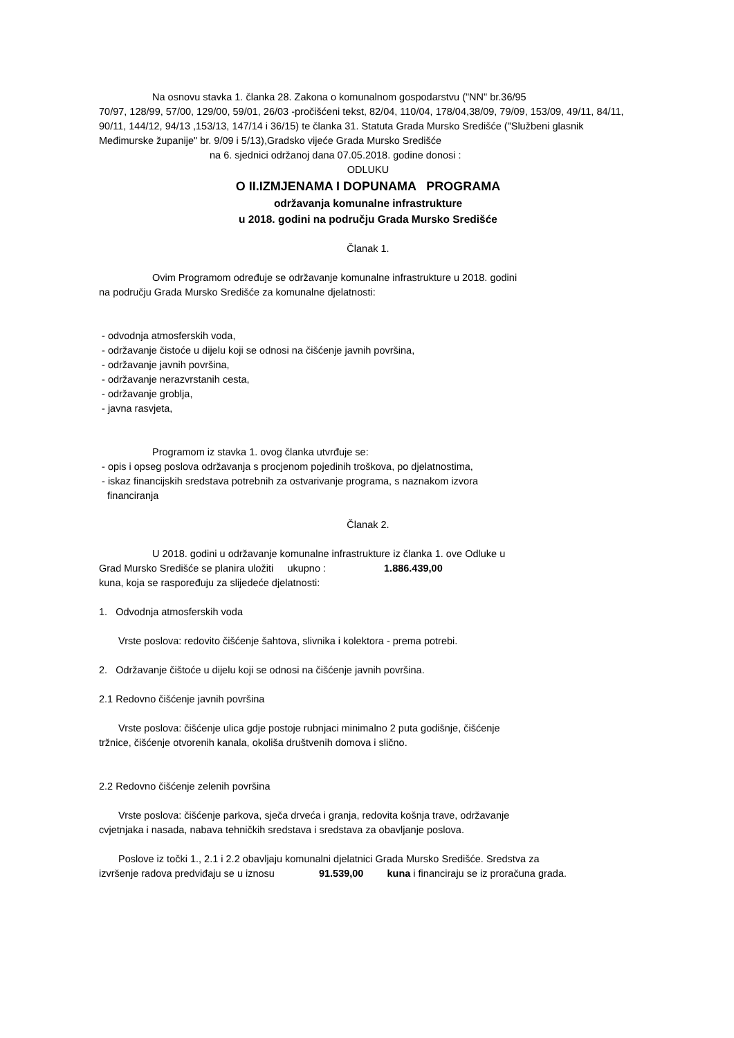Na osnovu stavka 1. članka 28. Zakona o komunalnom gospodarstvu ("NN" br.36/95
70/97, 128/99, 57/00, 129/00, 59/01, 26/03 -pročišćeni tekst, 82/04, 110/04, 178/04,38/09, 79/09, 153/09, 49/11, 84/11, 90/11, 144/12, 94/13 ,153/13, 147/14 i 36/15) te članka 31. Statuta Grada Mursko Središće ("Službeni glasnik Međimurske županije" br. 9/09 i 5/13),Gradsko vijeće Grada Mursko Središće
na 6. sjednici održanoj dana 07.05.2018. godine donosi :
ODLUKU
O II.IZMJENAMA I DOPUNAMA PROGRAMA
održavanja komunalne infrastrukture
u 2018. godini na području Grada Mursko Središće
Članak 1.
Ovim Programom određuje se održavanje komunalne infrastrukture u 2018. godini
na području Grada Mursko Središće za komunalne djelatnosti:
- odvodnja atmosferskih voda,
- održavanje čistoće u dijelu koji se odnosi na čišćenje javnih površina,
- održavanje javnih površina,
- održavanje nerazvrstanih cesta,
- održavanje groblja,
- javna rasvjeta,
Programom iz stavka 1. ovog članka utvrđuje se:
- opis i opseg poslova održavanja s procjenom pojedinih troškova, po djelatnostima,
- iskaz financijskih sredstava potrebnih za ostvarivanje programa, s naznakom izvora
financiranja
Članak 2.
U 2018. godini u održavanje komunalne infrastrukture iz članka 1. ove Odluke u
Grad Mursko Središće se planira uložiti ukupno : 1.886.439,00
kuna, koja se raspoređuju za slijedeće djelatnosti:
1. Odvodnja atmosferskih voda
Vrste poslova: redovito čišćenje šahtova, slivnika i kolektora - prema potrebi.
2. Održavanje čištoće u dijelu koji se odnosi na čišćenje javnih površina.
2.1 Redovno čišćenje javnih površina
Vrste poslova: čišćenje ulica gdje postoje rubnjaci minimalno 2 puta godišnje, čišćenje
tržnice, čišćenje otvorenih kanala, okoliša društvenih domova i slično.
2.2 Redovno čišćenje zelenih površina
Vrste poslova: čišćenje parkova, sječa drveća i granja, redovita košnja trave, održavanje
cvjetnjaka i nasada, nabava tehničkih sredstava i sredstava za obavljanje poslova.
Poslove iz točki 1., 2.1 i 2.2 obavljaju komunalni djelatnici Grada Mursko Središće. Sredstva za
izvršenje radova predviđaju se u iznosu 91.539,00 kuna i financiraju se iz proračuna grada.